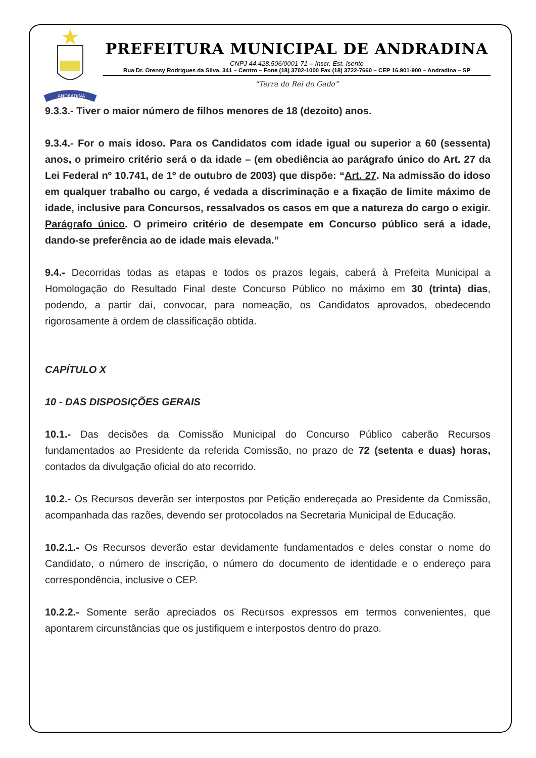ANDRADINA
PREFEITURA MUNICIPAL DE ANDRADINA
CNPJ 44.428.506/0001-71 – Inscr. Est. Isento
Rua Dr. Orensy Rodrigues da Silva, 341 – Centro – Fone (18) 3702-1000 Fax (18) 3722-7660 – CEP 16.901-900 – Andradina – SP
“Terra do Rei do Gado”
9.3.3.- Tiver o maior número de filhos menores de 18 (dezoito) anos.
9.3.4.- For o mais idoso. Para os Candidatos com idade igual ou superior a 60 (sessenta) anos, o primeiro critério será o da idade – (em obediência ao parágrafo único do Art. 27 da Lei Federal nº 10.741, de 1º de outubro de 2003) que dispõe: “Art. 27. Na admissão do idoso em qualquer trabalho ou cargo, é vedada a discriminação e a fixação de limite máximo de idade, inclusive para Concursos, ressalvados os casos em que a natureza do cargo o exigir. Parágrafo único. O primeiro critério de desempate em Concurso público será a idade, dando-se preferência ao de idade mais elevada.”
9.4.- Decorridas todas as etapas e todos os prazos legais, caberá à Prefeita Municipal a Homologação do Resultado Final deste Concurso Público no máximo em 30 (trinta) dias, podendo, a partir daí, convocar, para nomeação, os Candidatos aprovados, obedecendo rigorosamente à ordem de classificação obtida.
CAPÍTULO X
10 - DAS DISPOSIÇÕES GERAIS
10.1.- Das decisões da Comissão Municipal do Concurso Público caberão Recursos fundamentados ao Presidente da referida Comissão, no prazo de 72 (setenta e duas) horas, contados da divulgação oficial do ato recorrido.
10.2.- Os Recursos deverão ser interpostos por Petição endereçada ao Presidente da Comissão, acompanhada das razões, devendo ser protocolados na Secretaria Municipal de Educação.
10.2.1.- Os Recursos deverão estar devidamente fundamentados e deles constar o nome do Candidato, o número de inscrição, o número do documento de identidade e o endereço para correspondência, inclusive o CEP.
10.2.2.- Somente serão apreciados os Recursos expressos em termos convenientes, que apontarem circunstâncias que os justifiquem e interpostos dentro do prazo.